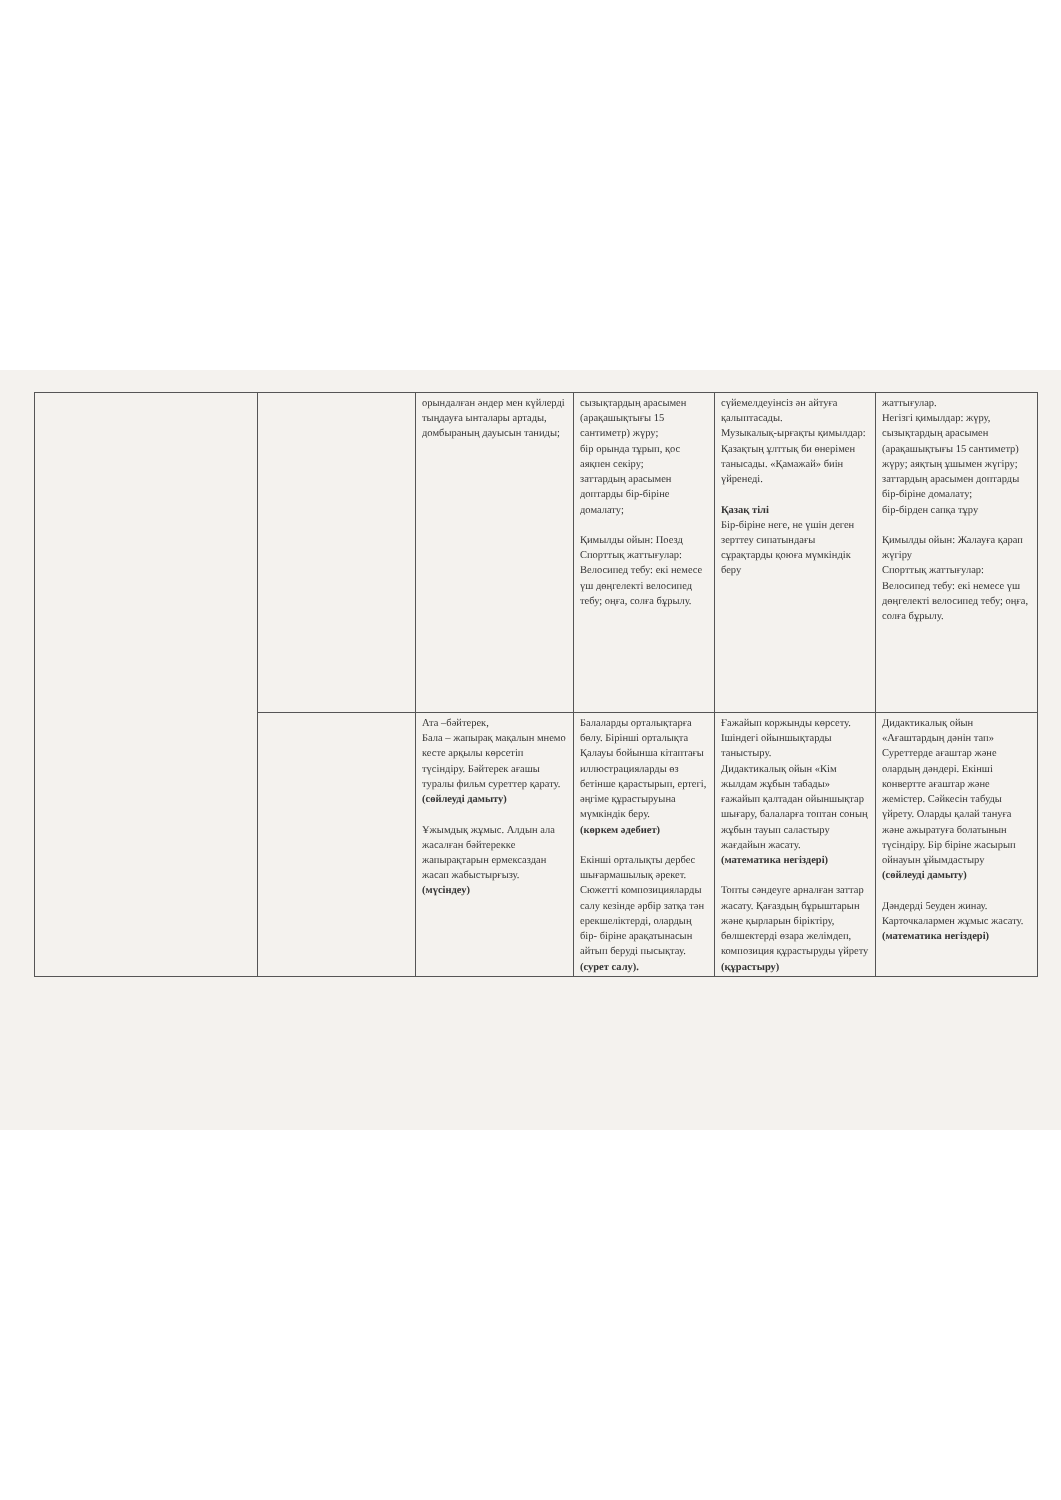| | | орындалған әндер мен күйлерді тыңдауға ынталары артады, домбыраның дауысын таниды; | сызықтардың арасымен (арақашықтығы 15 сантиметр) жүру; бір орында тұрып, қос аяқпен секіру; заттардың арасымен доптарды бір-біріне домалату; Қимылды ойын: Поезд Спорттық жаттығулар: Велосипед тебу: екі немесе үш дөңгелекті велосипед тебу; оңға, солға бұрылу. | сүйемелдеуінсіз ән айтуға қалыптасады. Музыкалық-ырғақты қимылдар: Қазақтың ұлттық би өнерімен танысады. «Қамажай» биін үйренеді. Қазақ тілі Бір-біріне неге, не үшін деген зерттеу сипатындағы сұрақтарды қоюға мүмкіндік беру | жаттығулар. Негізгі қимылдар: жүру, сызықтардың арасымен (арақашықтығы 15 сантиметр) жүру; аяқтың ұшымен жүгіру; заттардың арасымен доптарды бір-біріне домалату; бір-бірден сапқа тұру Қимылды ойын: Жалауға қарап жүгіру Спорттық жаттығулар: Велосипед тебу: екі немесе үш дөңгелекті велосипед тебу; оңға, солға бұрылу. |
| | | Ата –бәйтерек, Бала – жапырақ мақалын мнемо кесте арқылы көрсетіп түсіндіру. Бәйтерек ағашы туралы фильм суреттер қарату. (сөйлеуді дамыту) Ұжымдық жұмыс. Алдын ала жасалған бәйтерекке жапырақтарын ермексаздан жасап жабыстырғызу. (мүсіндеу) | Балаларды орталықтарға бөлу. Бірінші орталықта Қалауы бойынша кітаптағы иллюстрацияларды өз бетінше қарастырып, ертегі, әңгіме құрастыруына мүмкіндік беру. (көркем әдебиет) Екінші орталықты дербес шығармашылық әрекет. Сюжетті композицияларды салу кезінде әрбір затқа тән ерекшеліктерді, олардың бір- біріне арақатынасын айтып беруді пысықтау. (сурет салу). | Ғажайып коржынды көрсету. Ішіндегі ойыншықтарды таныстыру. Дидактикалық ойын «Кім жылдам жұбын табады» ғажайып қалтадан ойыншықтар шығару, балаларға топтан соның жұбын тауып саластыру жағдайын жасату. (математика негіздері) Топты сәндеуге арналған заттар жасату. Қағаздың бұрыштарын және қырларын біріктіру, бөлшектерді өзара желімдеп, композиция құрастыруды үйрету (құрастыру) | Дидактикалық ойын «Ағаштардың дәнін тап» Суреттерде ағаштар және олардың дәндері. Екінші конвертте ағаштар және жемістер. Сәйкесін табуды үйрету. Оларды қалай тануға және ажыратуға болатынын түсіндіру. Бір біріне жасырып ойнауын ұйымдастыру (сөйлеуді дамыту) Дәндерді 5еуден жинау. Карточкалармен жұмыс жасату. (математика негіздері) |